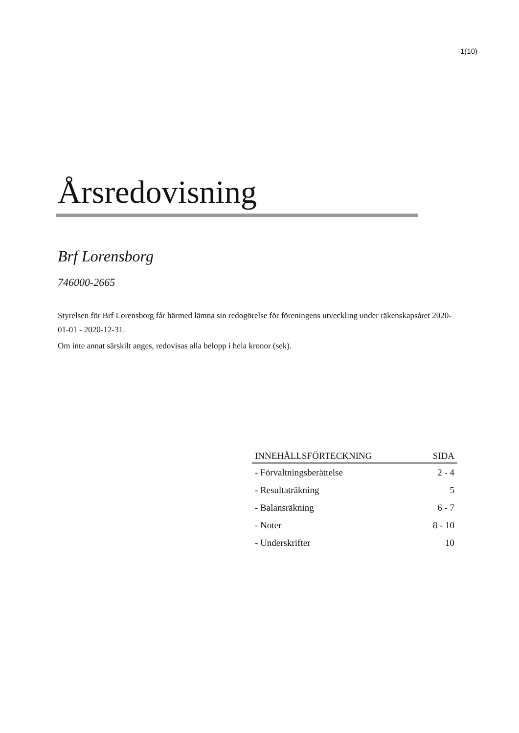1(10)
Årsredovisning
Brf Lorensborg
746000-2665
Styrelsen för Brf Lorensborg får härmed lämna sin redogörelse för föreningens utveckling under räkenskapsåret 2020-01-01 - 2020-12-31.
Om inte annat särskilt anges, redovisas alla belopp i hela kronor (sek).
| INNEHÅLLSFÖRTECKNING | SIDA |
| --- | --- |
| - Förvaltningsberättelse | 2 - 4 |
| - Resultaträkning | 5 |
| - Balansräkning | 6 - 7 |
| - Noter | 8 - 10 |
| - Underskrifter | 10 |